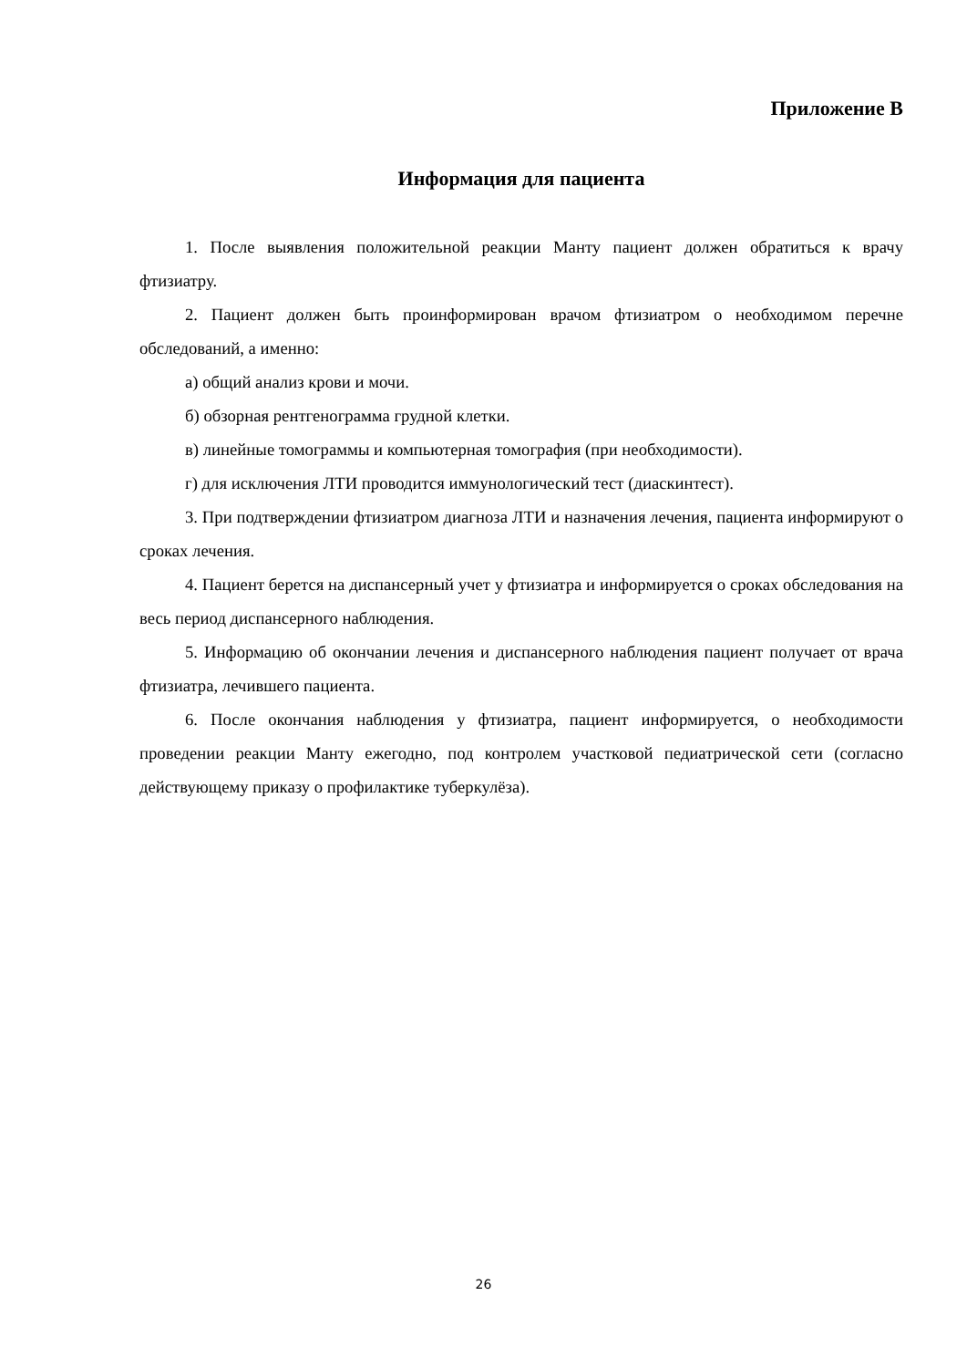Приложение В
Информация для пациента
1. После выявления положительной реакции Манту пациент должен обратиться к врачу фтизиатру.
2. Пациент должен быть проинформирован врачом фтизиатром о необходимом перечне обследований, а именно:
а) общий анализ крови и мочи.
б) обзорная рентгенограмма грудной клетки.
в) линейные томограммы и компьютерная томография (при необходимости).
г) для исключения ЛТИ проводится иммунологический тест (диаскинтест).
3. При подтверждении фтизиатром диагноза ЛТИ и назначения лечения, пациента информируют о сроках лечения.
4. Пациент берется на диспансерный учет у фтизиатра и информируется о сроках обследования на весь период диспансерного наблюдения.
5. Информацию об окончании лечения и диспансерного наблюдения пациент получает от врача фтизиатра, лечившего пациента.
6. После окончания наблюдения у фтизиатра, пациент информируется, о необходимости проведении реакции Манту ежегодно, под контролем участковой педиатрической сети (согласно действующему приказу о профилактике туберкулёза).
26